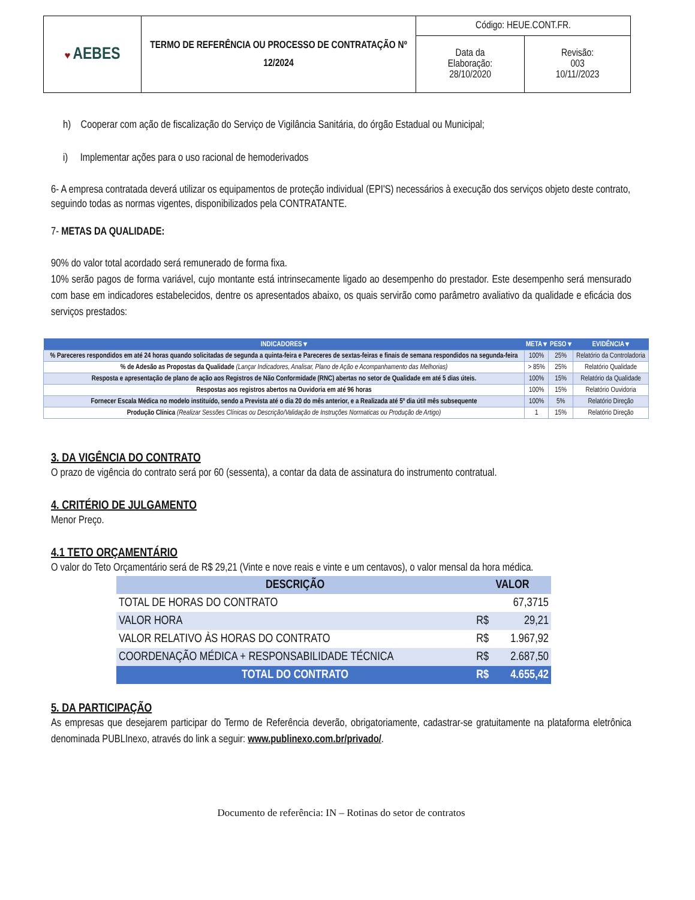| ♥ AEBES | TERMO DE REFERÊNCIA OU PROCESSO DE CONTRATAÇÃO Nº 12/2024 | Código: HEUE.CONT.FR. | |
| | | Data da Elaboração: 28/10/2020 | Revisão: 003 10/11//2023 |
h) Cooperar com ação de fiscalização do Serviço de Vigilância Sanitária, do órgão Estadual ou Municipal;
i) Implementar ações para o uso racional de hemoderivados
6- A empresa contratada deverá utilizar os equipamentos de proteção individual (EPI'S) necessários à execução dos serviços objeto deste contrato, seguindo todas as normas vigentes, disponibilizados pela CONTRATANTE.
7- METAS DA QUALIDADE:
90% do valor total acordado será remunerado de forma fixa.
10% serão pagos de forma variável, cujo montante está intrinsecamente ligado ao desempenho do prestador. Este desempenho será mensurado com base em indicadores estabelecidos, dentre os apresentados abaixo, os quais servirão como parâmetro avaliativo da qualidade e eficácia dos serviços prestados:
| INDICADORES ▾ | META ▾ | PESO ▾ | EVIDÊNCIA ▾ |
| --- | --- | --- | --- |
| % Pareceres respondidos em até 24 horas quando solicitadas de segunda a quinta-feira e Pareceres de sextas-feiras e finais de semana respondidos na segunda-feira | 100% | 25% | Relatório da Controladoria |
| % de Adesão as Propostas da Qualidade (Lançar Indicadores, Analisar, Plano de Ação e Acompanhamento das Melhorias) | > 85% | 25% | Relatório Qualidade |
| Resposta e apresentação de plano de ação aos Registros de Não Conformidade (RNC) abertas no setor de Qualidade em até 5 dias úteis. | 100% | 15% | Relatório da Qualidade |
| Respostas aos registros abertos na Ouvidoria em até 96 horas | 100% | 15% | Relatório Ouvidoria |
| Fornecer Escala Médica no modelo instituído, sendo a Prevista até o dia 20 do mês anterior, e a Realizada até 5º dia útil mês subsequente | 100% | 5% | Relatório Direção |
| Produção Clínica (Realizar Sessões Clínicas ou Descrição/Validação de Instruções Normaticas ou Produção de Artigo) | 1 | 15% | Relatório Direção |
3. DA VIGÊNCIA DO CONTRATO
O prazo de vigência do contrato será por 60 (sessenta), a contar da data de assinatura do instrumento contratual.
4. CRITÉRIO DE JULGAMENTO
Menor Preço.
4.1 TETO ORÇAMENTÁRIO
O valor do Teto Orçamentário será de R$ 29,21 (Vinte e nove reais e vinte e um centavos), o valor mensal da hora médica.
| DESCRIÇÃO | VALOR | |
| --- | --- | --- |
| TOTAL DE HORAS DO CONTRATO | | 67,3715 |
| VALOR HORA | R$ | 29,21 |
| VALOR RELATIVO ÀS HORAS DO CONTRATO | R$ | 1.967,92 |
| COORDENAÇÃO MÉDICA + RESPONSABILIDADE TÉCNICA | R$ | 2.687,50 |
| TOTAL DO CONTRATO | R$ | 4.655,42 |
5. DA PARTICIPAÇÃO
As empresas que desejarem participar do Termo de Referência deverão, obrigatoriamente, cadastrar-se gratuitamente na plataforma eletrônica denominada PUBLInexo, através do link a seguir: www.publinexo.com.br/privado/.
Documento de referência: IN – Rotinas do setor de contratos